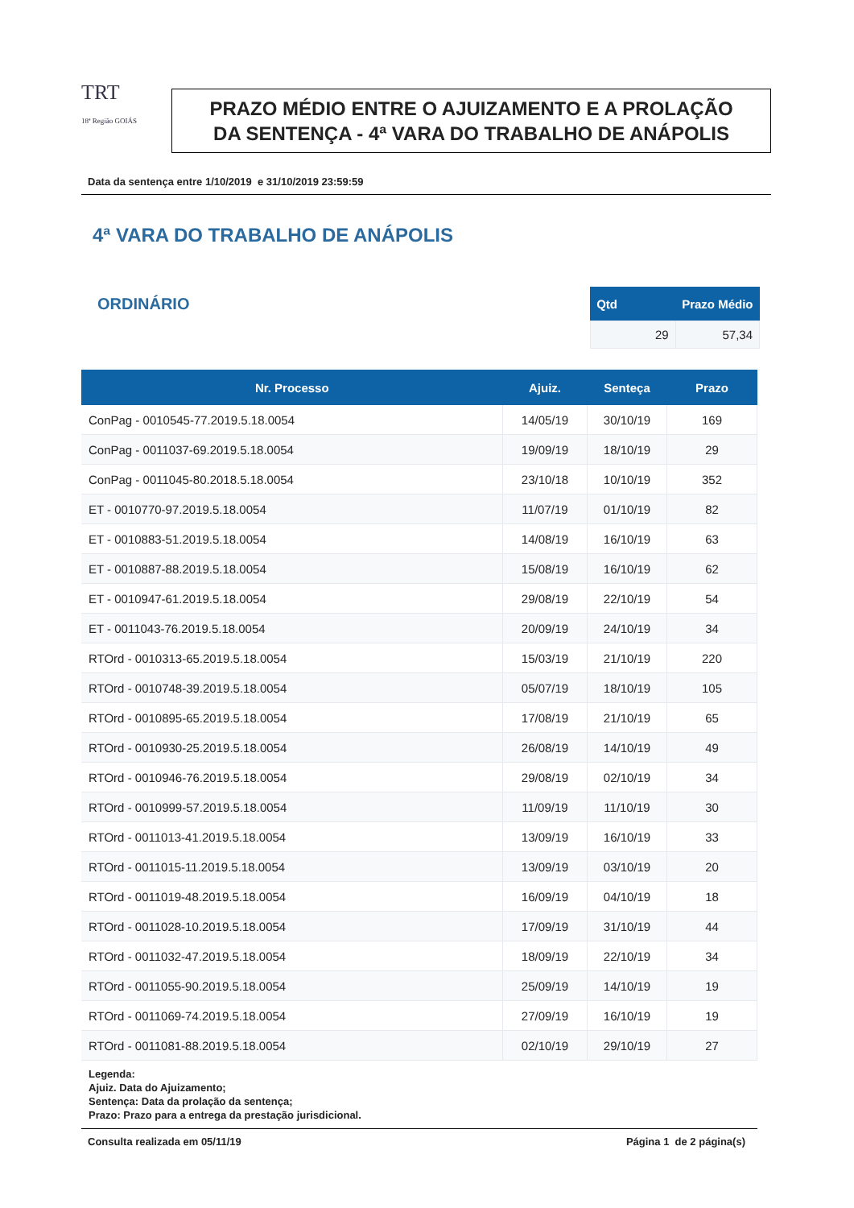TRT
18ª Região GOIÁS
PRAZO MÉDIO ENTRE O AJUIZAMENTO E A PROLAÇÃO DA SENTENÇA - 4ª VARA DO TRABALHO DE ANÁPOLIS
Data da sentença entre 1/10/2019 e 31/10/2019 23:59:59
4ª VARA DO TRABALHO DE ANÁPOLIS
ORDINÁRIO
| Qtd | Prazo Médio |
| --- | --- |
| 29 | 57,34 |
| Nr. Processo | Ajuiz. | Senteça | Prazo |
| --- | --- | --- | --- |
| ConPag - 0010545-77.2019.5.18.0054 | 14/05/19 | 30/10/19 | 169 |
| ConPag - 0011037-69.2019.5.18.0054 | 19/09/19 | 18/10/19 | 29 |
| ConPag - 0011045-80.2018.5.18.0054 | 23/10/18 | 10/10/19 | 352 |
| ET - 0010770-97.2019.5.18.0054 | 11/07/19 | 01/10/19 | 82 |
| ET - 0010883-51.2019.5.18.0054 | 14/08/19 | 16/10/19 | 63 |
| ET - 0010887-88.2019.5.18.0054 | 15/08/19 | 16/10/19 | 62 |
| ET - 0010947-61.2019.5.18.0054 | 29/08/19 | 22/10/19 | 54 |
| ET - 0011043-76.2019.5.18.0054 | 20/09/19 | 24/10/19 | 34 |
| RTOrd - 0010313-65.2019.5.18.0054 | 15/03/19 | 21/10/19 | 220 |
| RTOrd - 0010748-39.2019.5.18.0054 | 05/07/19 | 18/10/19 | 105 |
| RTOrd - 0010895-65.2019.5.18.0054 | 17/08/19 | 21/10/19 | 65 |
| RTOrd - 0010930-25.2019.5.18.0054 | 26/08/19 | 14/10/19 | 49 |
| RTOrd - 0010946-76.2019.5.18.0054 | 29/08/19 | 02/10/19 | 34 |
| RTOrd - 0010999-57.2019.5.18.0054 | 11/09/19 | 11/10/19 | 30 |
| RTOrd - 0011013-41.2019.5.18.0054 | 13/09/19 | 16/10/19 | 33 |
| RTOrd - 0011015-11.2019.5.18.0054 | 13/09/19 | 03/10/19 | 20 |
| RTOrd - 0011019-48.2019.5.18.0054 | 16/09/19 | 04/10/19 | 18 |
| RTOrd - 0011028-10.2019.5.18.0054 | 17/09/19 | 31/10/19 | 44 |
| RTOrd - 0011032-47.2019.5.18.0054 | 18/09/19 | 22/10/19 | 34 |
| RTOrd - 0011055-90.2019.5.18.0054 | 25/09/19 | 14/10/19 | 19 |
| RTOrd - 0011069-74.2019.5.18.0054 | 27/09/19 | 16/10/19 | 19 |
| RTOrd - 0011081-88.2019.5.18.0054 | 02/10/19 | 29/10/19 | 27 |
Legenda:
Ajuiz. Data do Ajuizamento;
Sentença: Data da prolação da sentença;
Prazo: Prazo para a entrega da prestação jurisdicional.
Consulta realizada em 05/11/19 Página 1 de 2 página(s)